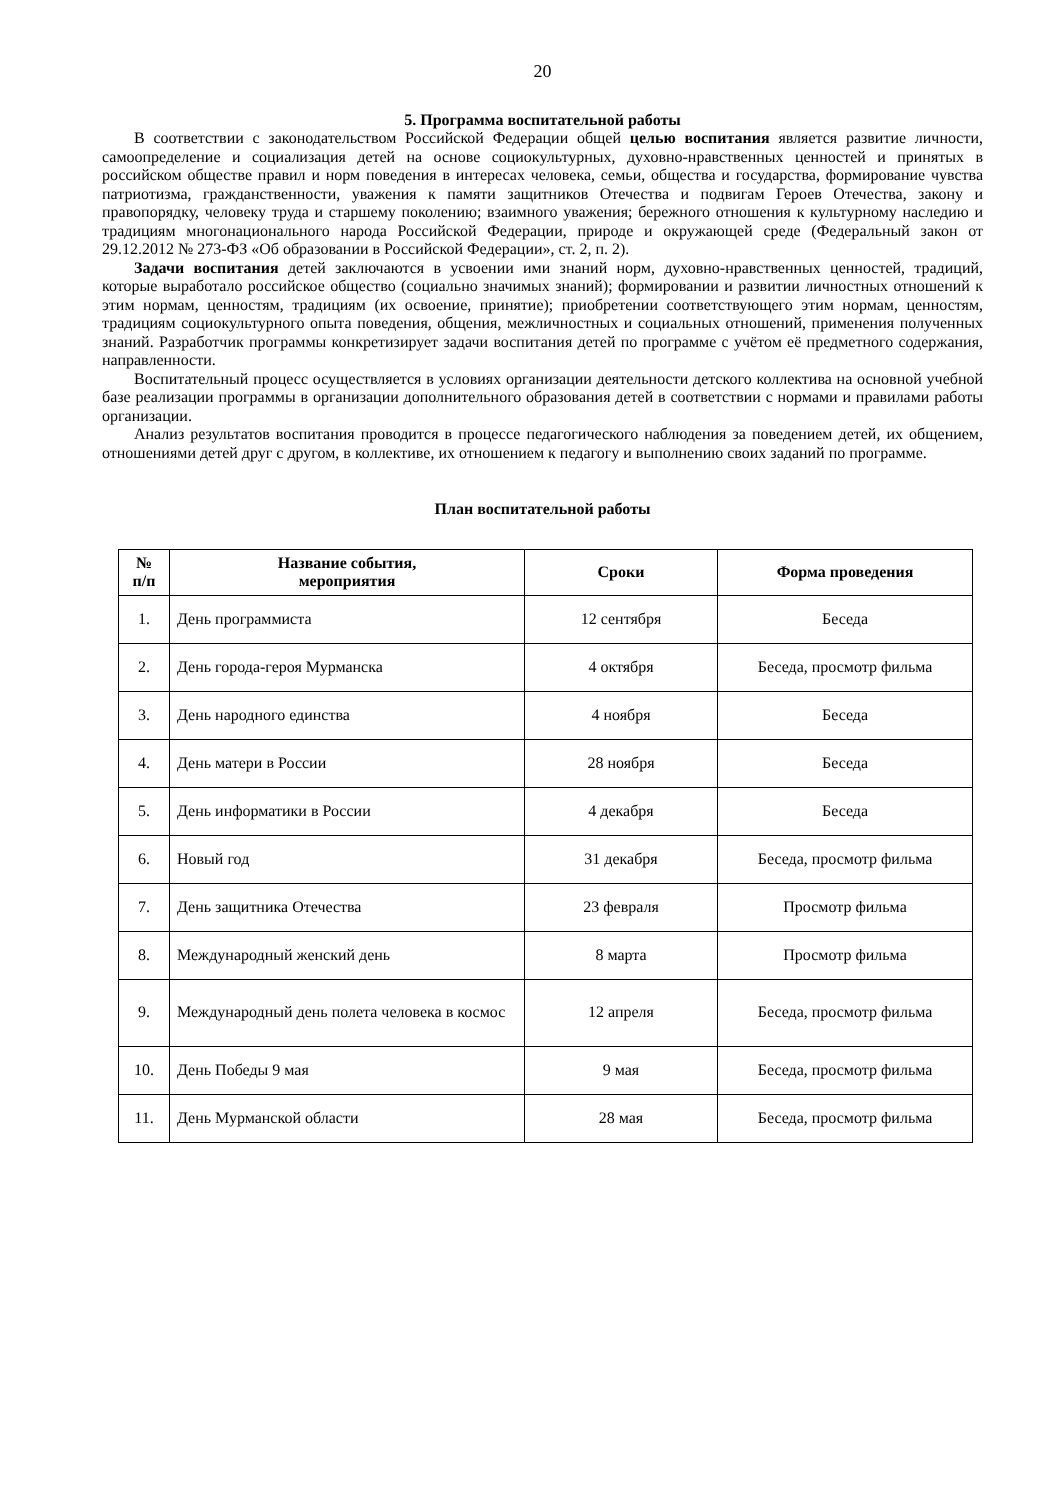20
5. Программа воспитательной работы
В соответствии с законодательством Российской Федерации общей целью воспитания является развитие личности, самоопределение и социализация детей на основе социокультурных, духовно-нравственных ценностей и принятых в российском обществе правил и норм поведения в интересах человека, семьи, общества и государства, формирование чувства патриотизма, гражданственности, уважения к памяти защитников Отечества и подвигам Героев Отечества, закону и правопорядку, человеку труда и старшему поколению; взаимного уважения; бережного отношения к культурному наследию и традициям многонационального народа Российской Федерации, природе и окружающей среде (Федеральный закон от 29.12.2012 № 273-ФЗ «Об образовании в Российской Федерации», ст. 2, п. 2).
Задачи воспитания детей заключаются в усвоении ими знаний норм, духовно-нравственных ценностей, традиций, которые выработало российское общество (социально значимых знаний); формировании и развитии личностных отношений к этим нормам, ценностям, традициям (их освоение, принятие); приобретении соответствующего этим нормам, ценностям, традициям социокультурного опыта поведения, общения, межличностных и социальных отношений, применения полученных знаний. Разработчик программы конкретизирует задачи воспитания детей по программе с учётом её предметного содержания, направленности.
Воспитательный процесс осуществляется в условиях организации деятельности детского коллектива на основной учебной базе реализации программы в организации дополнительного образования детей в соответствии с нормами и правилами работы организации.
Анализ результатов воспитания проводится в процессе педагогического наблюдения за поведением детей, их общением, отношениями детей друг с другом, в коллективе, их отношением к педагогу и выполнению своих заданий по программе.
План воспитательной работы
| № п/п | Название события, мероприятия | Сроки | Форма проведения |
| --- | --- | --- | --- |
| 1. | День программиста | 12 сентября | Беседа |
| 2. | День города-героя Мурманска | 4 октября | Беседа, просмотр фильма |
| 3. | День народного единства | 4 ноября | Беседа |
| 4. | День матери в России | 28 ноября | Беседа |
| 5. | День информатики в России | 4 декабря | Беседа |
| 6. | Новый год | 31 декабря | Беседа, просмотр фильма |
| 7. | День защитника Отечества | 23 февраля | Просмотр фильма |
| 8. | Международный женский день | 8 марта | Просмотр фильма |
| 9. | Международный день полета человека в космос | 12 апреля | Беседа, просмотр фильма |
| 10. | День Победы 9 мая | 9 мая | Беседа, просмотр фильма |
| 11. | День Мурманской области | 28 мая | Беседа, просмотр фильма |